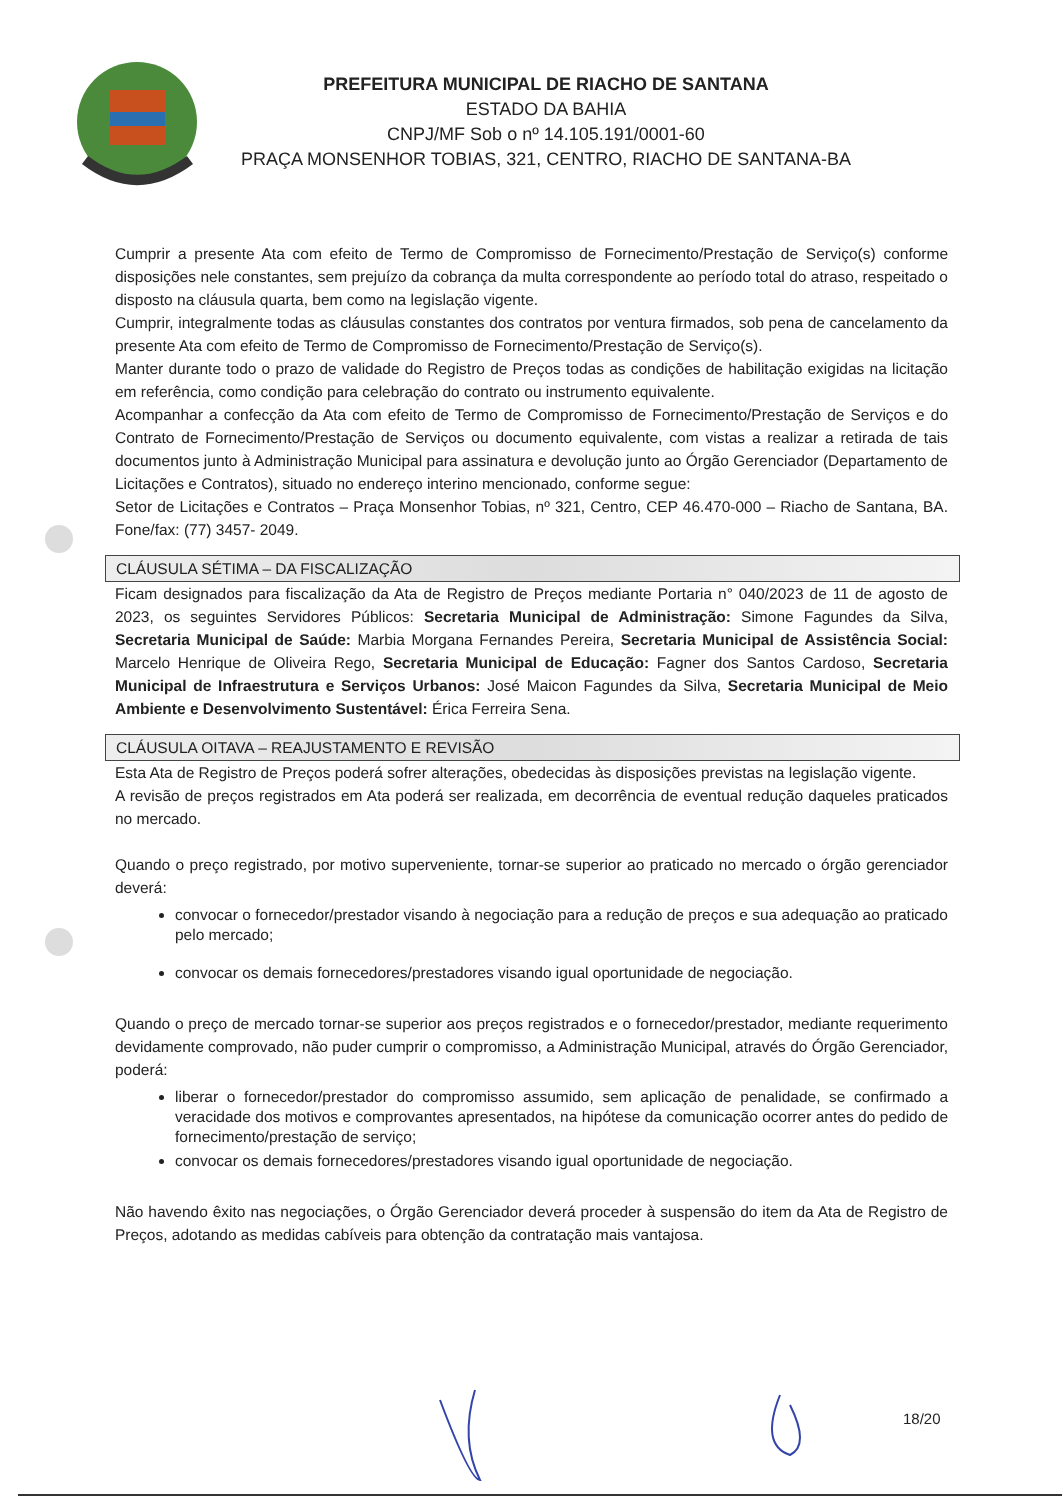PREFEITURA MUNICIPAL DE RIACHO DE SANTANA
ESTADO DA BAHIA
CNPJ/MF Sob o nº 14.105.191/0001-60
PRAÇA MONSENHOR TOBIAS, 321, CENTRO, RIACHO DE SANTANA-BA
Cumprir a presente Ata com efeito de Termo de Compromisso de Fornecimento/Prestação de Serviço(s) conforme disposições nele constantes, sem prejuízo da cobrança da multa correspondente ao período total do atraso, respeitado o disposto na cláusula quarta, bem como na legislação vigente.
Cumprir, integralmente todas as cláusulas constantes dos contratos por ventura firmados, sob pena de cancelamento da presente Ata com efeito de Termo de Compromisso de Fornecimento/Prestação de Serviço(s).
Manter durante todo o prazo de validade do Registro de Preços todas as condições de habilitação exigidas na licitação em referência, como condição para celebração do contrato ou instrumento equivalente.
Acompanhar a confecção da Ata com efeito de Termo de Compromisso de Fornecimento/Prestação de Serviços e do Contrato de Fornecimento/Prestação de Serviços ou documento equivalente, com vistas a realizar a retirada de tais documentos junto à Administração Municipal para assinatura e devolução junto ao Órgão Gerenciador (Departamento de Licitações e Contratos), situado no endereço interino mencionado, conforme segue:
Setor de Licitações e Contratos – Praça Monsenhor Tobias, nº 321, Centro, CEP 46.470-000 – Riacho de Santana, BA. Fone/fax: (77) 3457- 2049.
CLÁUSULA SÉTIMA – DA FISCALIZAÇÃO
Ficam designados para fiscalização da Ata de Registro de Preços mediante Portaria n° 040/2023 de 11 de agosto de 2023, os seguintes Servidores Públicos: Secretaria Municipal de Administração: Simone Fagundes da Silva, Secretaria Municipal de Saúde: Marbia Morgana Fernandes Pereira, Secretaria Municipal de Assistência Social: Marcelo Henrique de Oliveira Rego, Secretaria Municipal de Educação: Fagner dos Santos Cardoso, Secretaria Municipal de Infraestrutura e Serviços Urbanos: José Maicon Fagundes da Silva, Secretaria Municipal de Meio Ambiente e Desenvolvimento Sustentável: Érica Ferreira Sena.
CLÁUSULA OITAVA – REAJUSTAMENTO E REVISÃO
Esta Ata de Registro de Preços poderá sofrer alterações, obedecidas às disposições previstas na legislação vigente.
A revisão de preços registrados em Ata poderá ser realizada, em decorrência de eventual redução daqueles praticados no mercado.
Quando o preço registrado, por motivo superveniente, tornar-se superior ao praticado no mercado o órgão gerenciador deverá:
convocar o fornecedor/prestador visando à negociação para a redução de preços e sua adequação ao praticado pelo mercado;
convocar os demais fornecedores/prestadores visando igual oportunidade de negociação.
Quando o preço de mercado tornar-se superior aos preços registrados e o fornecedor/prestador, mediante requerimento devidamente comprovado, não puder cumprir o compromisso, a Administração Municipal, através do Órgão Gerenciador, poderá:
liberar o fornecedor/prestador do compromisso assumido, sem aplicação de penalidade, se confirmado a veracidade dos motivos e comprovantes apresentados, na hipótese da comunicação ocorrer antes do pedido de fornecimento/prestação de serviço;
convocar os demais fornecedores/prestadores visando igual oportunidade de negociação.
Não havendo êxito nas negociações, o Órgão Gerenciador deverá proceder à suspensão do item da Ata de Registro de Preços, adotando as medidas cabíveis para obtenção da contratação mais vantajosa.
18/20